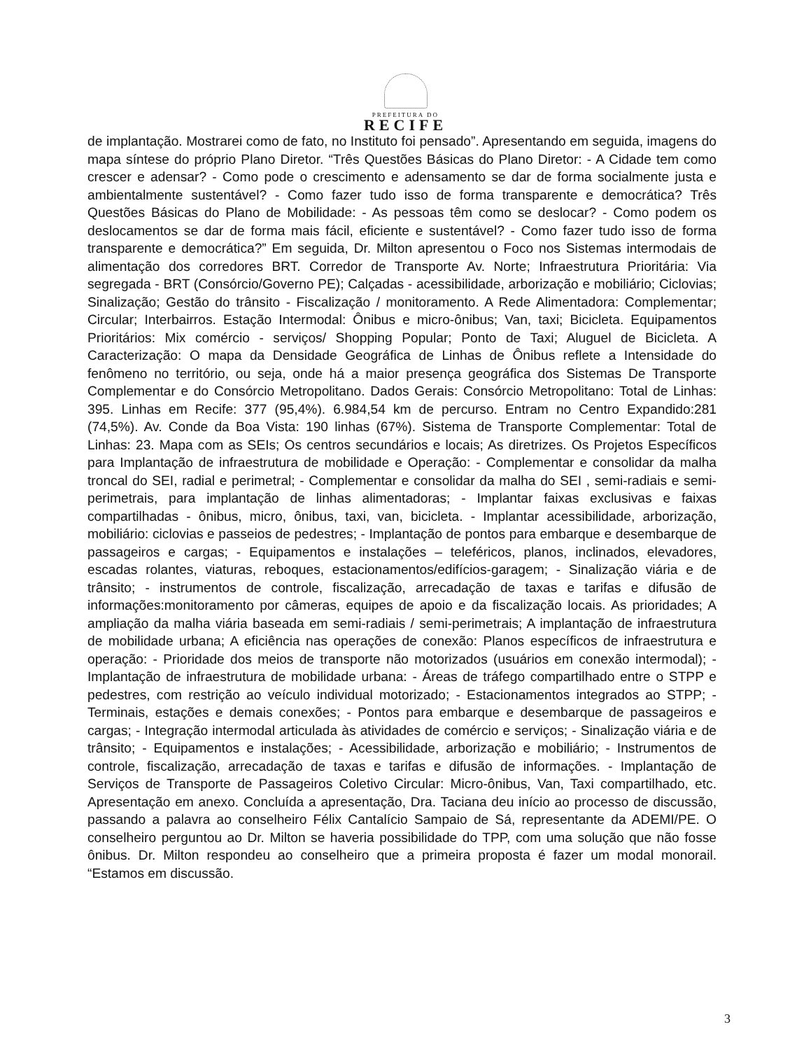PREFEITURA DO
RECIFE
de implantação. Mostrarei como de fato, no Instituto foi pensado”. Apresentando em seguida, imagens do mapa síntese do próprio Plano Diretor. “Três Questões Básicas do Plano Diretor: - A Cidade tem como crescer e adensar? - Como pode o crescimento e adensamento se dar de forma socialmente justa e ambientalmente sustentável? - Como fazer tudo isso de forma transparente e democrática? Três Questões Básicas do Plano de Mobilidade: - As pessoas têm como se deslocar? - Como podem os deslocamentos se dar de forma mais fácil, eficiente e sustentável? - Como fazer tudo isso de forma transparente e democrática?” Em seguida, Dr. Milton apresentou o Foco nos Sistemas intermodais de alimentação dos corredores BRT. Corredor de Transporte Av. Norte; Infraestrutura Prioritária: Via segregada - BRT (Consórcio/Governo PE); Calçadas - acessibilidade, arborização e mobiliário; Ciclovias; Sinalização; Gestão do trânsito - Fiscalização / monitoramento. A Rede Alimentadora: Complementar; Circular; Interbairros. Estação Intermodal: Ônibus e micro-ônibus; Van, taxi; Bicicleta. Equipamentos Prioritários: Mix comércio - serviços/ Shopping Popular; Ponto de Taxi; Aluguel de Bicicleta. A Caracterização: O mapa da Densidade Geográfica de Linhas de Ônibus reflete a Intensidade do fenômeno no território, ou seja, onde há a maior presença geográfica dos Sistemas De Transporte Complementar e do Consórcio Metropolitano. Dados Gerais: Consórcio Metropolitano: Total de Linhas: 395. Linhas em Recife: 377 (95,4%). 6.984,54 km de percurso. Entram no Centro Expandido:281 (74,5%). Av. Conde da Boa Vista: 190 linhas (67%). Sistema de Transporte Complementar: Total de Linhas: 23. Mapa com as SEIs; Os centros secundários e locais; As diretrizes. Os Projetos Específicos para Implantação de infraestrutura de mobilidade e Operação: - Complementar e consolidar da malha troncal do SEI, radial e perimetral; - Complementar e consolidar da malha do SEI , semi-radiais e semi-perimetrais, para implantação de linhas alimentadoras; - Implantar faixas exclusivas e faixas compartilhadas - ônibus, micro, ônibus, taxi, van, bicicleta. - Implantar acessibilidade, arborização, mobiliário: ciclovias e passeios de pedestres; - Implantação de pontos para embarque e desembarque de passageiros e cargas; - Equipamentos e instalações – teleféricos, planos, inclinados, elevadores, escadas rolantes, viaturas, reboques, estacionamentos/edifícios-garagem; - Sinalização viária e de trânsito; - instrumentos de controle, fiscalização, arrecadação de taxas e tarifas e difusão de informações:monitoramento por câmeras, equipes de apoio e da fiscalização locais. As prioridades; A ampliação da malha viária baseada em semi-radiais / semi-perimetrais; A implantação de infraestrutura de mobilidade urbana; A eficiência nas operações de conexão: Planos específicos de infraestrutura e operação: - Prioridade dos meios de transporte não motorizados (usuários em conexão intermodal); - Implantação de infraestrutura de mobilidade urbana: - Áreas de tráfego compartilhado entre o STPP e pedestres, com restrição ao veículo individual motorizado; - Estacionamentos integrados ao STPP; - Terminais, estações e demais conexões; - Pontos para embarque e desembarque de passageiros e cargas; - Integração intermodal articulada às atividades de comércio e serviços; - Sinalização viária e de trânsito; - Equipamentos e instalações; - Acessibilidade, arborização e mobiliário; - Instrumentos de controle, fiscalização, arrecadação de taxas e tarifas e difusão de informações. - Implantação de Serviços de Transporte de Passageiros Coletivo Circular: Micro-ônibus, Van, Taxi compartilhado, etc. Apresentação em anexo. Concluída a apresentação, Dra. Taciana deu início ao processo de discussão, passando a palavra ao conselheiro Félix Cantalício Sampaio de Sá, representante da ADEMI/PE. O conselheiro perguntou ao Dr. Milton se haveria possibilidade do TPP, com uma solução que não fosse ônibus. Dr. Milton respondeu ao conselheiro que a primeira proposta é fazer um modal monorail. “Estamos em discussão.
3